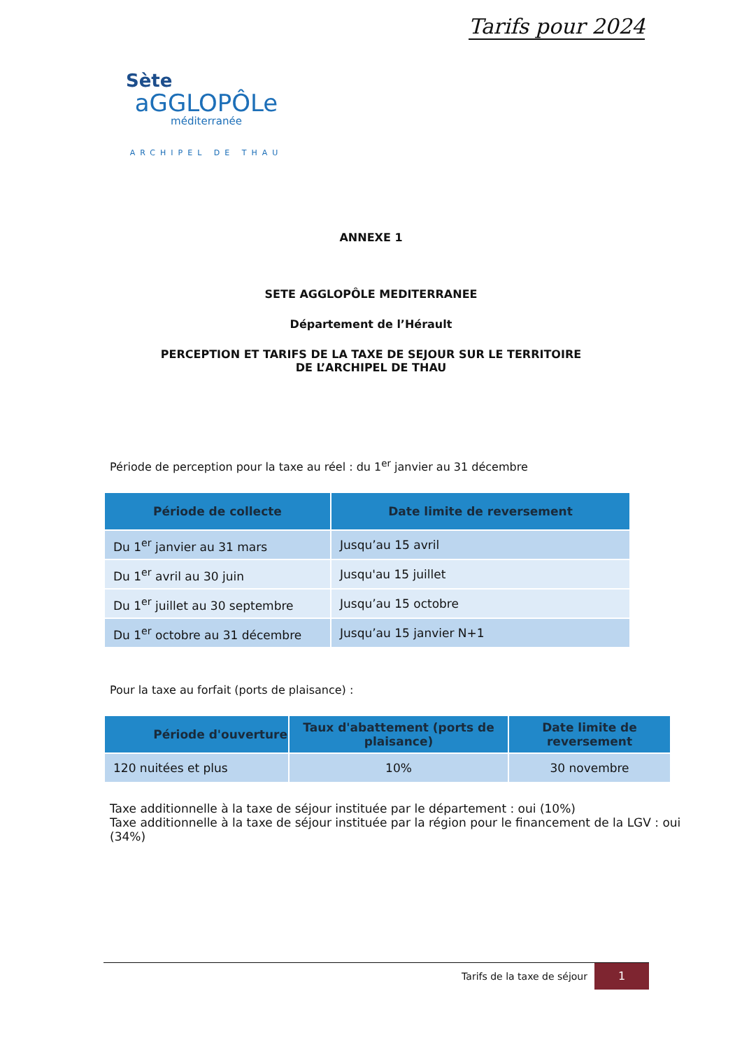Tarifs pour 2024
Sète
aGGLOPÔLe
méditerranée
ARCHIPEL DE THAU
ANNEXE 1
SETE AGGLOPÔLE MEDITERRANEE
Département de l’Hérault
PERCEPTION ET TARIFS DE LA TAXE DE SEJOUR SUR LE TERRITOIRE
DE L’ARCHIPEL DE THAU
Période de perception pour la taxe au réel : du 1<sup>er</sup> janvier au 31 décembre
| Période de collecte | Date limite de reversement |
| --- | --- |
| Du 1<sup>er</sup> janvier au 31 mars | Jusqu’au 15 avril |
| Du 1<sup>er</sup> avril au 30 juin | Jusqu'au 15 juillet |
| Du 1<sup>er</sup> juillet au 30 septembre | Jusqu’au 15 octobre |
| Du 1<sup>er</sup> octobre au 31 décembre | Jusqu’au 15 janvier N+1 |
Pour la taxe au forfait (ports de plaisance) :
| Période d'ouverture | Taux d'abattement (ports de plaisance) | Date limite de reversement |
| --- | --- | --- |
| 120 nuitées et plus | 10% | 30 novembre |
Taxe additionnelle à la taxe de séjour instituée par le département : oui (10%)
Taxe additionnelle à la taxe de séjour instituée par la région pour le financement de la LGV : oui (34%)
Tarifs de la taxe de séjour
1